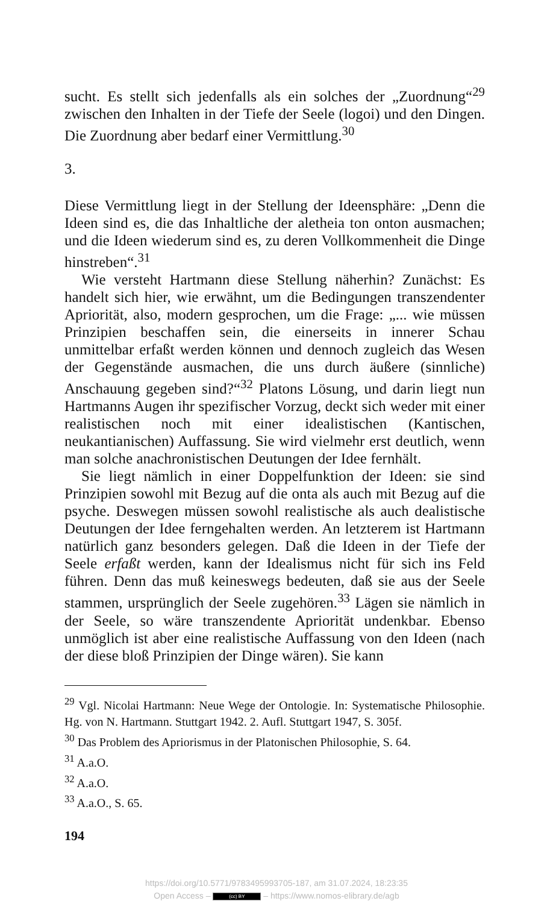sucht. Es stellt sich jedenfalls als ein solches der „Zuordnung“<sup>29</sup> zwischen den Inhalten in der Tiefe der Seele (logoi) und den Dingen. Die Zuordnung aber bedarf einer Vermittlung.<sup>30</sup>
3.
Diese Vermittlung liegt in der Stellung der Ideensphäre: „Denn die Ideen sind es, die das Inhaltliche der aletheia ton onton ausmachen; und die Ideen wiederum sind es, zu deren Vollkommenheit die Dinge hinstreben“.<sup>31</sup>
Wie versteht Hartmann diese Stellung näherhin? Zunächst: Es handelt sich hier, wie erwähnt, um die Bedingungen transzendenter Apriorität, also, modern gesprochen, um die Frage: „... wie müssen Prinzipien beschaffen sein, die einerseits in innerer Schau unmittelbar erfaßt werden können und dennoch zugleich das Wesen der Gegenstände ausmachen, die uns durch äußere (sinnliche) Anschauung gegeben sind?“<sup>32</sup> Platons Lösung, und darin liegt nun Hartmanns Augen ihr spezifischer Vorzug, deckt sich weder mit einer realistischen noch mit einer idealistischen (Kantischen, neukantianischen) Auffassung. Sie wird vielmehr erst deutlich, wenn man solche anachronistischen Deutungen der Idee fernhält.
Sie liegt nämlich in einer Doppelfunktion der Ideen: sie sind Prinzipien sowohl mit Bezug auf die onta als auch mit Bezug auf die psyche. Deswegen müssen sowohl realistische als auch dealistische Deutungen der Idee ferngehalten werden. An letzterem ist Hartmann natürlich ganz besonders gelegen. Daß die Ideen in der Tiefe der Seele erfaßt werden, kann der Idealismus nicht für sich ins Feld führen. Denn das muß keineswegs bedeuten, daß sie aus der Seele stammen, ursprünglich der Seele zugehören.<sup>33</sup> Lägen sie nämlich in der Seele, so wäre transzendente Apriorität undenkbar. Ebenso unmöglich ist aber eine realistische Auffassung von den Ideen (nach der diese bloß Prinzipien der Dinge wären). Sie kann
<sup>29</sup> Vgl. Nicolai Hartmann: Neue Wege der Ontologie. In: Systematische Philosophie. Hg. von N. Hartmann. Stuttgart 1942. 2. Aufl. Stuttgart 1947, S. 305f.
<sup>30</sup> Das Problem des Apriorismus in der Platonischen Philosophie, S. 64.
<sup>31</sup> A.a.O.
<sup>32</sup> A.a.O.
<sup>33</sup> A.a.O., S. 65.
194
https://doi.org/10.5771/9783495993705-187, am 31.07.2024, 18:23:35
Open Access – (cc) BY – https://www.nomos-elibrary.de/agb